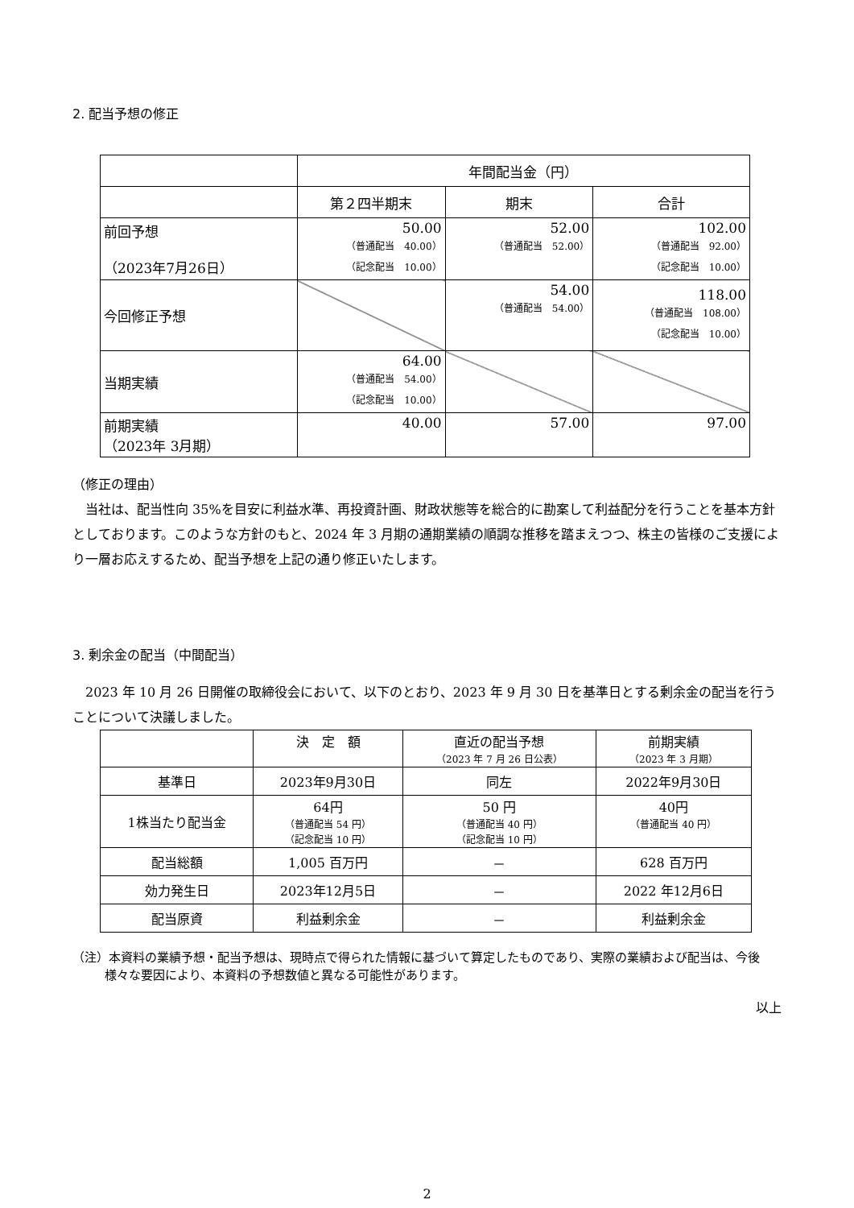2. 配当予想の修正
| | 年間配当金（円） | | |
| --- | --- | --- | --- |
| | 第２四半期末 | 期末 | 合計 |
| 前回予想 （2023年7月26日） | 50.00 （普通配当 40.00） （記念配当 10.00） | 52.00 （普通配当 52.00） | 102.00 （普通配当 92.00） （記念配当 10.00） |
| 今回修正予想 | | 54.00 （普通配当 54.00） | 118.00 （普通配当 108.00） （記念配当 10.00） |
| 当期実績 | 64.00 （普通配当 54.00） （記念配当 10.00） | | |
| 前期実績 （2023年 3月期） | 40.00 | 57.00 | 97.00 |
（修正の理由）
　当社は、配当性向 35%を目安に利益水準、再投資計画、財政状態等を総合的に勘案して利益配分を行うことを基本方針としております。このような方針のもと、2024 年 3 月期の通期業績の順調な推移を踏まえつつ、株主の皆様のご支援により一層お応えするため、配当予想を上記の通り修正いたします。
3. 剰余金の配当（中間配当）
　2023 年 10 月 26 日開催の取締役会において、以下のとおり、2023 年 9 月 30 日を基準日とする剰余金の配当を行うことについて決議しました。
| | 決 定 額 | 直近の配当予想 （2023 年 7 月 26 日公表） | 前期実績 （2023 年 3 月期） |
| 基準日 | 2023年9月30日 | 同左 | 2022年9月30日 |
| 1株当たり配当金 | 64円 （普通配当 54 円） （記念配当 10 円） | 50 円 （普通配当 40 円） （記念配当 10 円） | 40円 （普通配当 40 円） |
| 配当総額 | 1,005 百万円 | － | 628 百万円 |
| 効力発生日 | 2023年12月5日 | － | 2022 年12月6日 |
| 配当原資 | 利益剰余金 | － | 利益剰余金 |
（注）本資料の業績予想・配当予想は、現時点で得られた情報に基づいて算定したものであり、実際の業績および配当は、今後様々な要因により、本資料の予想数値と異なる可能性があります。
以上
2